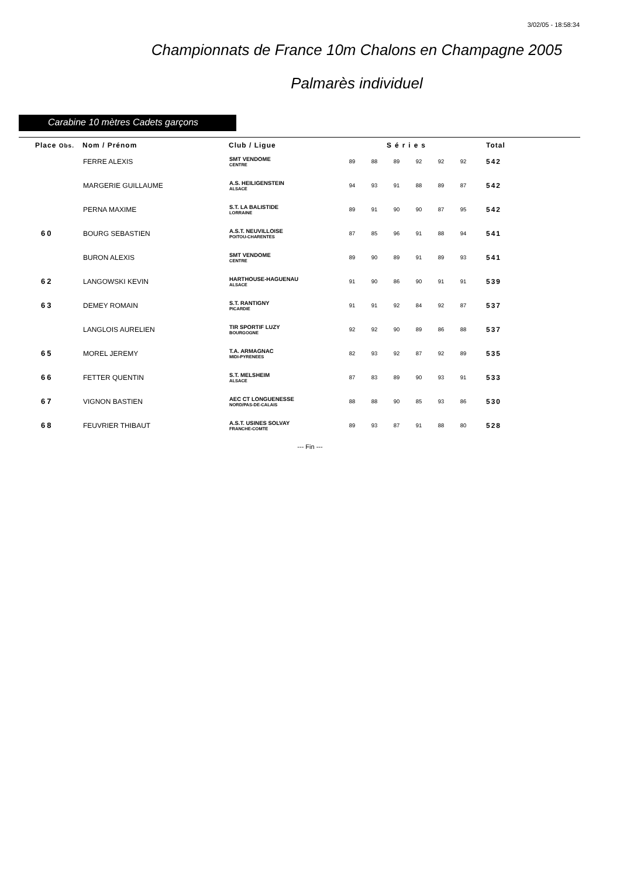3/02/05 - 18:58:34
Championnats de France 10m Chalons en Champagne 2005
Palmarès individuel
Carabine 10 mètres Cadets garçons
| Place Obs. | Nom / Prénom | Club / Ligue | Séries | | | | | | Total | |
| --- | --- | --- | --- | --- | --- | --- | --- | --- | --- | --- |
| | FERRE ALEXIS | SMT VENDOME CENTRE | 89 | 88 | 89 | 92 | 92 | 92 | 542 | |
| | MARGERIE GUILLAUME | A.S. HEILIGENSTEIN ALSACE | 94 | 93 | 91 | 88 | 89 | 87 | 542 | |
| | PERNA MAXIME | S.T. LA BALISTIDE LORRAINE | 89 | 91 | 90 | 90 | 87 | 95 | 542 | |
| 60 | BOURG SEBASTIEN | A.S.T. NEUVILLOISE POITOU-CHARENTES | 87 | 85 | 96 | 91 | 88 | 94 | 541 | |
| | BURON ALEXIS | SMT VENDOME CENTRE | 89 | 90 | 89 | 91 | 89 | 93 | 541 | |
| 62 | LANGOWSKI KEVIN | HARTHOUSE-HAGUENAU ALSACE | 91 | 90 | 86 | 90 | 91 | 91 | 539 | |
| 63 | DEMEY ROMAIN | S.T. RANTIGNY PICARDIE | 91 | 91 | 92 | 84 | 92 | 87 | 537 | |
| | LANGLOIS AURELIEN | TIR SPORTIF LUZY BOURGOGNE | 92 | 92 | 90 | 89 | 86 | 88 | 537 | |
| 65 | MOREL JEREMY | T.A. ARMAGNAC MIDI-PYRENEES | 82 | 93 | 92 | 87 | 92 | 89 | 535 | |
| 66 | FETTER QUENTIN | S.T. MELSHEIM ALSACE | 87 | 83 | 89 | 90 | 93 | 91 | 533 | |
| 67 | VIGNON BASTIEN | AEC CT LONGUENESSE NORD/PAS-DE-CALAIS | 88 | 88 | 90 | 85 | 93 | 86 | 530 | |
| 68 | FEUVRIER THIBAUT | A.S.T. USINES SOLVAY FRANCHE-COMTE | 89 | 93 | 87 | 91 | 88 | 80 | 528 | |
--- Fin ---